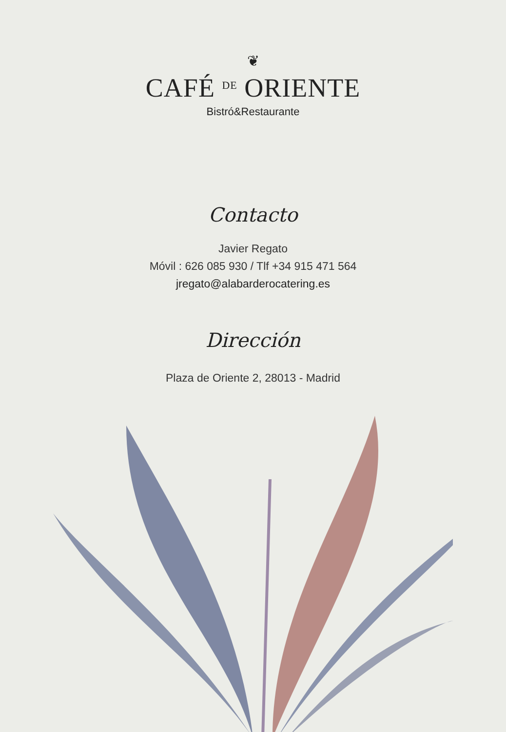❦
CAFÉ DE ORIENTE
Bistró&Restaurante
Contacto
Javier Regato
Móvil : 626 085 930 / Tlf +34 915 471 564
jregato@alabarderocatering.es
Dirección
Plaza de Oriente 2, 28013 - Madrid